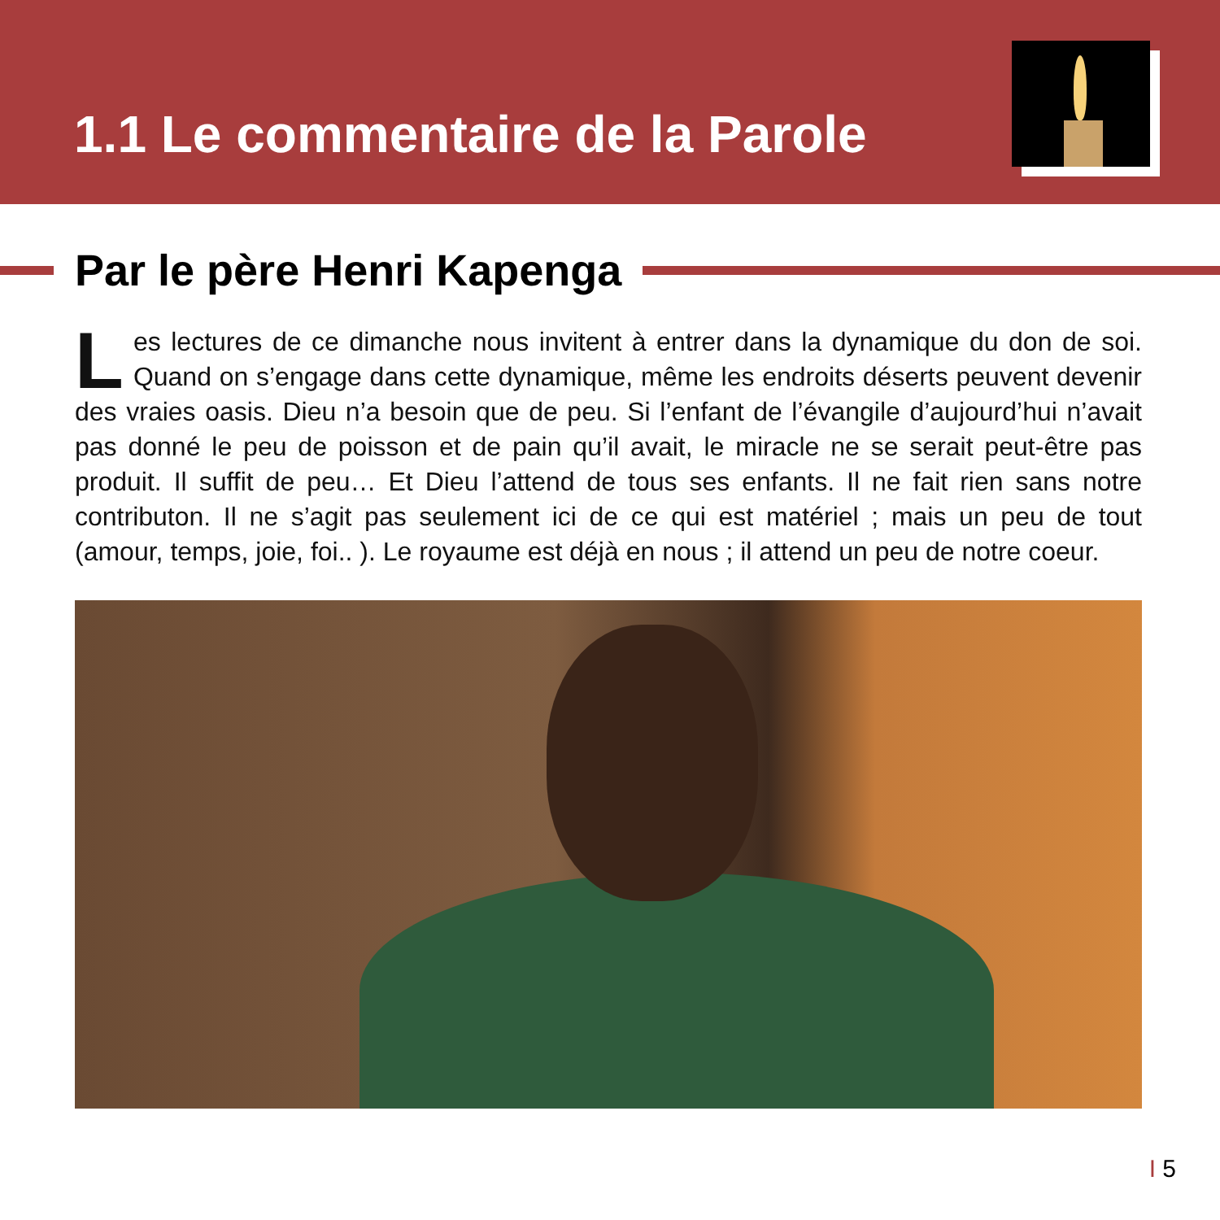1.1 Le commentaire de la Parole
Par le père Henri Kapenga
Les lectures de ce dimanche nous invitent à entrer dans la dynamique du don de soi. Quand on s’engage dans cette dynamique, même les endroits déserts peuvent devenir des vraies oasis. Dieu n’a besoin que de peu. Si l’enfant de l’évangile d’aujourd’hui n’avait pas donné le peu de poisson et de pain qu’il avait, le miracle ne se serait peut-être pas produit. Il suffit de peu… Et Dieu l’attend de tous ses enfants. Il ne fait rien sans notre contributon. Il ne s’agit pas seulement ici de ce qui est matériel ; mais un peu de tout (amour, temps, joie, foi.. ). Le royaume est déjà en nous ; il attend un peu de notre coeur.
I 5